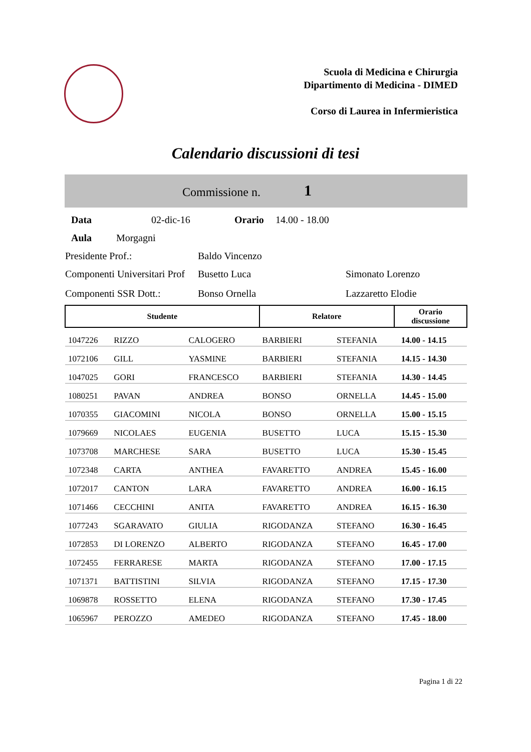Scuola di Medicina e Chirurgia
Dipartimento di Medicina - DIMED
Corso di Laurea in Infermieristica
Calendario discussioni di tesi
Commissione n. 1
Data 02-dic-16 Orario 14.00 - 18.00
Aula Morgagni
Presidente Prof.: Baldo Vincenzo
Componenti Universitari Prof Busetto Luca Simonato Lorenzo
Componenti SSR Dott.: Bonso Ornella Lazzaretto Elodie
| Studente | | | Relatore | | Orario discussione |
| --- | --- | --- | --- | --- | --- |
| 1047226 | RIZZO | CALOGERO | BARBIERI | STEFANIA | 14.00 - 14.15 |
| 1072106 | GILL | YASMINE | BARBIERI | STEFANIA | 14.15 - 14.30 |
| 1047025 | GORI | FRANCESCO | BARBIERI | STEFANIA | 14.30 - 14.45 |
| 1080251 | PAVAN | ANDREA | BONSO | ORNELLA | 14.45 - 15.00 |
| 1070355 | GIACOMINI | NICOLA | BONSO | ORNELLA | 15.00 - 15.15 |
| 1079669 | NICOLAES | EUGENIA | BUSETTO | LUCA | 15.15 - 15.30 |
| 1073708 | MARCHESE | SARA | BUSETTO | LUCA | 15.30 - 15.45 |
| 1072348 | CARTA | ANTHEA | FAVARETTO | ANDREA | 15.45 - 16.00 |
| 1072017 | CANTON | LARA | FAVARETTO | ANDREA | 16.00 - 16.15 |
| 1071466 | CECCHINI | ANITA | FAVARETTO | ANDREA | 16.15 - 16.30 |
| 1077243 | SGARAVATO | GIULIA | RIGODANZA | STEFANO | 16.30 - 16.45 |
| 1072853 | DI LORENZO | ALBERTO | RIGODANZA | STEFANO | 16.45 - 17.00 |
| 1072455 | FERRARESE | MARTA | RIGODANZA | STEFANO | 17.00 - 17.15 |
| 1071371 | BATTISTINI | SILVIA | RIGODANZA | STEFANO | 17.15 - 17.30 |
| 1069878 | ROSSETTO | ELENA | RIGODANZA | STEFANO | 17.30 - 17.45 |
| 1065967 | PEROZZO | AMEDEO | RIGODANZA | STEFANO | 17.45 - 18.00 |
Pagina 1 di 22